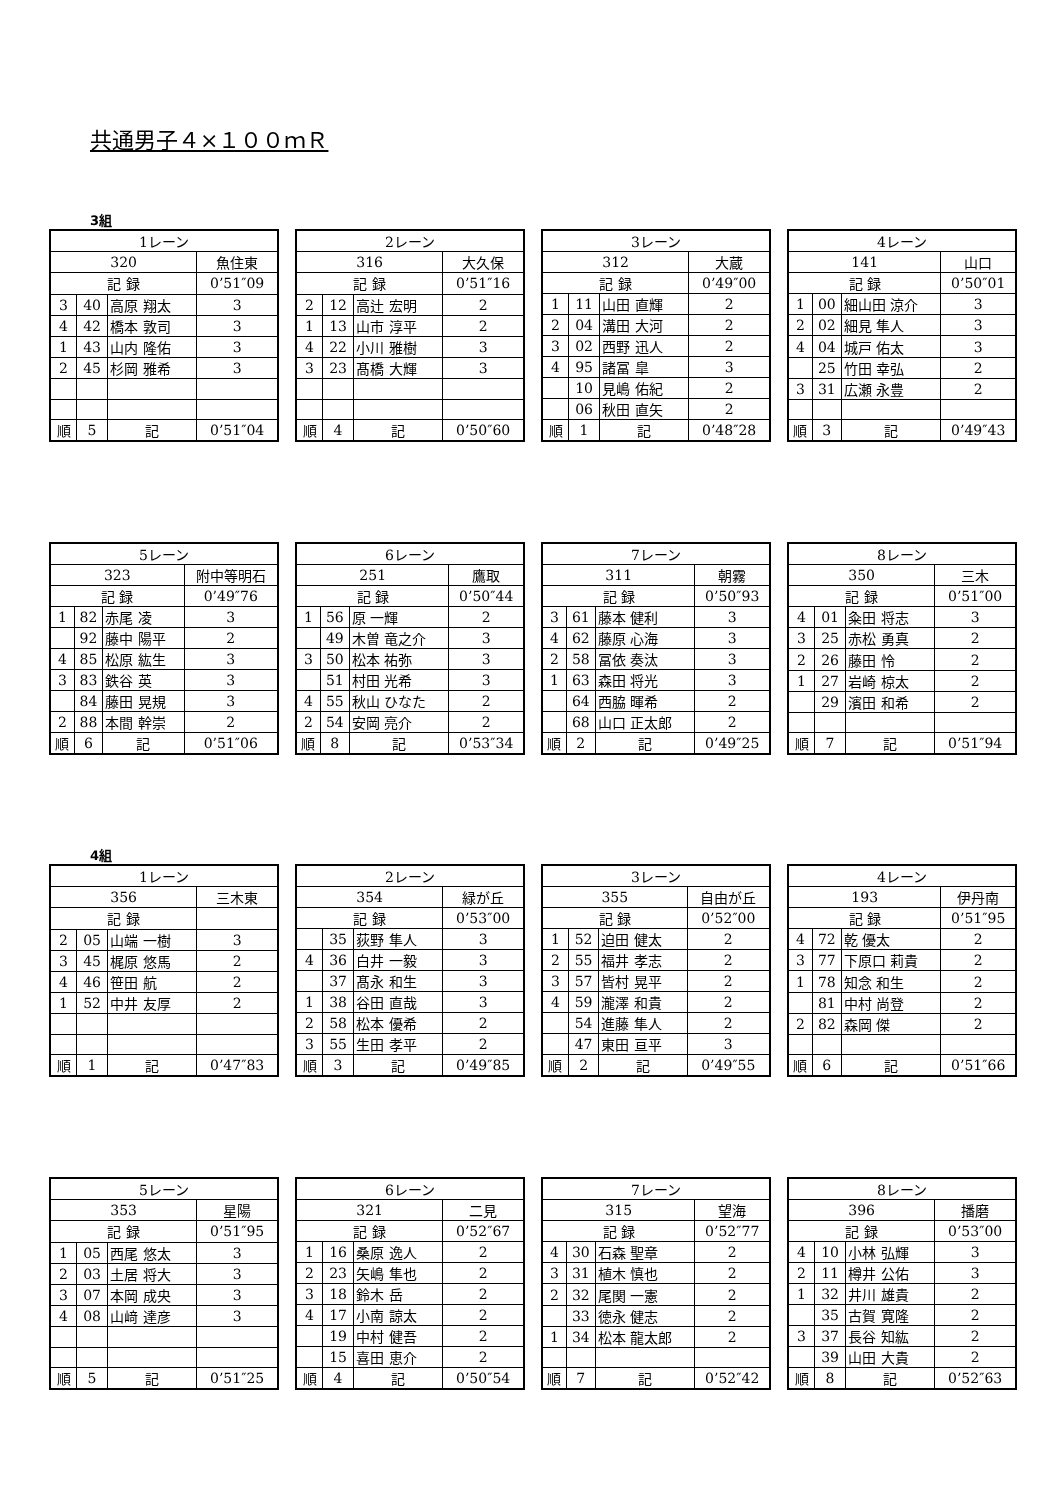共通男子４×１００ｍＲ
3組
| 1レーン | | | |
| 320 | | | 魚住東 |
| 記 録 | | | 0’51″09 |
| 3 | 40 | 高原 翔太 | 3 |
| 4 | 42 | 橋本 敦司 | 3 |
| 1 | 43 | 山内 隆佑 | 3 |
| 2 | 45 | 杉岡 雅希 | 3 |
| 順 | 5 | 記 | 0’51″04 |
| 2レーン | | | |
| 316 | | | 大久保 |
| 記 録 | | | 0’51″16 |
| 2 | 12 | 高辻 宏明 | 2 |
| 1 | 13 | 山市 淳平 | 2 |
| 4 | 22 | 小川 雅樹 | 3 |
| 3 | 23 | 髙橋 大輝 | 3 |
| 順 | 4 | 記 | 0’50″60 |
| 3レーン | | | |
| 312 | | | 大蔵 |
| 記 録 | | | 0’49″00 |
| 1 | 11 | 山田 直輝 | 2 |
| 2 | 04 | 溝田 大河 | 2 |
| 3 | 02 | 西野 迅人 | 2 |
| 4 | 95 | 諸冨 皐 | 3 |
| | 10 | 見嶋 佑紀 | 2 |
| | 06 | 秋田 直矢 | 2 |
| 順 | 1 | 記 | 0’48″28 |
| 4レーン | | | |
| 141 | | | 山口 |
| 記 録 | | | 0’50″01 |
| 1 | 00 | 細山田 涼介 | 3 |
| 2 | 02 | 細見 隼人 | 3 |
| 4 | 04 | 城戸 佑太 | 3 |
| | 25 | 竹田 幸弘 | 2 |
| 3 | 31 | 広瀬 永豊 | 2 |
| 順 | 3 | 記 | 0’49″43 |
| 5レーン | | | |
| 323 | | | 附中等明石 |
| 記 録 | | | 0’49″76 |
| 1 | 82 | 赤尾 凌 | 3 |
| | 92 | 藤中 陽平 | 2 |
| 4 | 85 | 松原 紘生 | 3 |
| 3 | 83 | 鉄谷 英 | 3 |
| | 84 | 藤田 晃規 | 3 |
| 2 | 88 | 本間 幹崇 | 2 |
| 順 | 6 | 記 | 0’51″06 |
| 6レーン | | | |
| 251 | | | 鷹取 |
| 記 録 | | | 0’50″44 |
| 1 | 56 | 原 一輝 | 2 |
| | 49 | 木曽 竜之介 | 3 |
| 3 | 50 | 松本 祐弥 | 3 |
| | 51 | 村田 光希 | 3 |
| 4 | 55 | 秋山 ひなた | 2 |
| 2 | 54 | 安岡 亮介 | 2 |
| 順 | 8 | 記 | 0’53″34 |
| 7レーン | | | |
| 311 | | | 朝霧 |
| 記 録 | | | 0’50″93 |
| 3 | 61 | 藤本 健利 | 3 |
| 4 | 62 | 藤原 心海 | 3 |
| 2 | 58 | 冨依 奏汰 | 3 |
| 1 | 63 | 森田 将光 | 3 |
| | 64 | 西脇 暉希 | 2 |
| | 68 | 山口 正太郎 | 2 |
| 順 | 2 | 記 | 0’49″25 |
| 8レーン | | | |
| 350 | | | 三木 |
| 記 録 | | | 0’51″00 |
| 4 | 01 | 粂田 将志 | 3 |
| 3 | 25 | 赤松 勇真 | 2 |
| 2 | 26 | 藤田 怜 | 2 |
| 1 | 27 | 岩崎 椋太 | 2 |
| | 29 | 濱田 和希 | 2 |
| 順 | 7 | 記 | 0’51″94 |
4組
| 1レーン | | | |
| 356 | | | 三木東 |
| 記 録 | | | |
| 2 | 05 | 山端 一樹 | 3 |
| 3 | 45 | 梶原 悠馬 | 2 |
| 4 | 46 | 笹田 航 | 2 |
| 1 | 52 | 中井 友厚 | 2 |
| 順 | 1 | 記 | 0’47″83 |
| 2レーン | | | |
| 354 | | | 緑が丘 |
| 記 録 | | | 0’53″00 |
| | 35 | 荻野 隼人 | 3 |
| 4 | 36 | 白井 一毅 | 3 |
| | 37 | 髙永 和生 | 3 |
| 1 | 38 | 谷田 直哉 | 3 |
| 2 | 58 | 松本 優希 | 2 |
| 3 | 55 | 生田 孝平 | 2 |
| 順 | 3 | 記 | 0’49″85 |
| 3レーン | | | |
| 355 | | | 自由が丘 |
| 記 録 | | | 0’52″00 |
| 1 | 52 | 迫田 健太 | 2 |
| 2 | 55 | 福井 孝志 | 2 |
| 3 | 57 | 皆村 晃平 | 2 |
| 4 | 59 | 瀧澤 和貴 | 2 |
| | 54 | 進藤 隼人 | 2 |
| | 47 | 東田 亘平 | 3 |
| 順 | 2 | 記 | 0’49″55 |
| 4レーン | | | |
| 193 | | | 伊丹南 |
| 記 録 | | | 0’51″95 |
| 4 | 72 | 乾 優太 | 2 |
| 3 | 77 | 下原口 莉貴 | 2 |
| 1 | 78 | 知念 和生 | 2 |
| | 81 | 中村 尚登 | 2 |
| 2 | 82 | 森岡 傑 | 2 |
| 順 | 6 | 記 | 0’51″66 |
| 5レーン | | | |
| 353 | | | 星陽 |
| 記 録 | | | 0’51″95 |
| 1 | 05 | 西尾 悠太 | 3 |
| 2 | 03 | 土居 将大 | 3 |
| 3 | 07 | 本岡 成央 | 3 |
| 4 | 08 | 山﨑 達彦 | 3 |
| 順 | 5 | 記 | 0’51″25 |
| 6レーン | | | |
| 321 | | | 二見 |
| 記 録 | | | 0’52″67 |
| 1 | 16 | 桑原 逸人 | 2 |
| 2 | 23 | 矢嶋 隼也 | 2 |
| 3 | 18 | 鈴木 岳 | 2 |
| 4 | 17 | 小南 諒太 | 2 |
| | 19 | 中村 健吾 | 2 |
| | 15 | 喜田 恵介 | 2 |
| 順 | 4 | 記 | 0’50″54 |
| 7レーン | | | |
| 315 | | | 望海 |
| 記 録 | | | 0’52″77 |
| 4 | 30 | 石森 聖章 | 2 |
| 3 | 31 | 植木 慎也 | 2 |
| 2 | 32 | 尾関 一憲 | 2 |
| | 33 | 徳永 健志 | 2 |
| 1 | 34 | 松本 龍太郎 | 2 |
| 順 | 7 | 記 | 0’52″42 |
| 8レーン | | | |
| 396 | | | 播磨 |
| 記 録 | | | 0’53″00 |
| 4 | 10 | 小林 弘輝 | 3 |
| 2 | 11 | 樽井 公佑 | 3 |
| 1 | 32 | 井川 雄貴 | 2 |
| | 35 | 古賀 寛隆 | 2 |
| 3 | 37 | 長谷 知紘 | 2 |
| | 39 | 山田 大貴 | 2 |
| 順 | 8 | 記 | 0’52″63 |